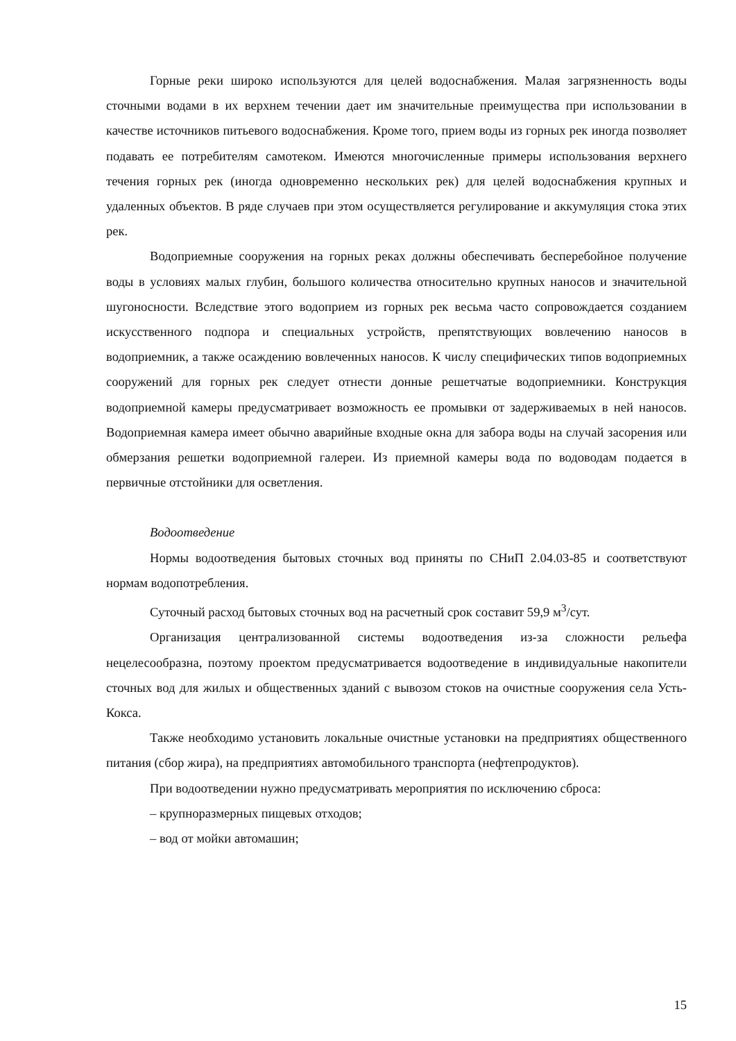Горные реки широко используются для целей водоснабжения. Малая загрязненность воды сточными водами в их верхнем течении дает им значительные преимущества при использовании в качестве источников питьевого водоснабжения. Кроме того, прием воды из горных рек иногда позволяет подавать ее потребителям самотеком. Имеются многочисленные примеры использования верхнего течения горных рек (иногда одновременно нескольких рек) для целей водоснабжения крупных и удаленных объектов. В ряде случаев при этом осуществляется регулирование и аккумуляция стока этих рек.
Водоприемные сооружения на горных реках должны обеспечивать бесперебойное получение воды в условиях малых глубин, большого количества относительно крупных наносов и значительной шугоносности. Вследствие этого водоприем из горных рек весьма часто сопровождается созданием искусственного подпора и специальных устройств, препятствующих вовлечению наносов в водоприемник, а также осаждению вовлеченных наносов. К числу специфических типов водоприемных сооружений для горных рек следует отнести донные решетчатые водоприемники. Конструкция водоприемной камеры предусматривает возможность ее промывки от задерживаемых в ней наносов. Водоприемная камера имеет обычно аварийные входные окна для забора воды на случай засорения или обмерзания решетки водоприемной галереи. Из приемной камеры вода по водоводам подается в первичные отстойники для осветления.
Водоотведение
Нормы водоотведения бытовых сточных вод приняты по СНиП 2.04.03-85 и соответствуют нормам водопотребления.
Суточный расход бытовых сточных вод на расчетный срок составит 59,9 м<sup>3</sup>/сут.
Организация централизованной системы водоотведения из-за сложности рельефа нецелесообразна, поэтому проектом предусматривается водоотведение в индивидуальные накопители сточных вод для жилых и общественных зданий с вывозом стоков на очистные сооружения села Усть-Кокса.
Также необходимо установить локальные очистные установки на предприятиях общественного питания (сбор жира), на предприятиях автомобильного транспорта (нефтепродуктов).
При водоотведении нужно предусматривать мероприятия по исключению сброса:
– крупноразмерных пищевых отходов;
– вод от мойки автомашин;
15